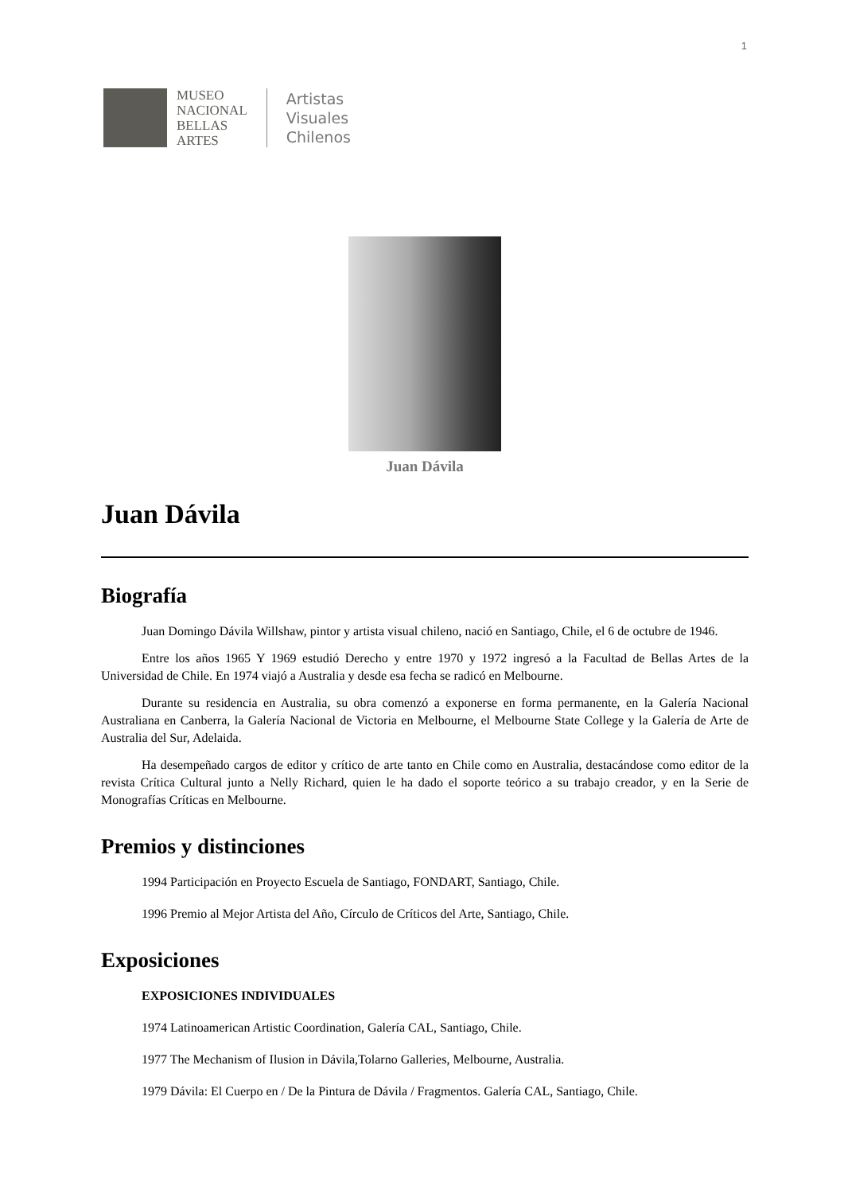1
MUSEO
NACIONAL
BELLAS
ARTES
Artistas
Visuales
Chilenos
Juan Dávila
Juan Dávila
Biografía
Juan Domingo Dávila Willshaw, pintor y artista visual chileno, nació en Santiago, Chile, el 6 de octubre de 1946.
Entre los años 1965 Y 1969 estudió Derecho y entre 1970 y 1972 ingresó a la Facultad de Bellas Artes de la Universidad de Chile. En 1974 viajó a Australia y desde esa fecha se radicó en Melbourne.
Durante su residencia en Australia, su obra comenzó a exponerse en forma permanente, en la Galería Nacional Australiana en Canberra, la Galería Nacional de Victoria en Melbourne, el Melbourne State College y la Galería de Arte de Australia del Sur, Adelaida.
Ha desempeñado cargos de editor y crítico de arte tanto en Chile como en Australia, destacándose como editor de la revista Crítica Cultural junto a Nelly Richard, quien le ha dado el soporte teórico a su trabajo creador, y en la Serie de Monografías Críticas en Melbourne.
Premios y distinciones
1994 Participación en Proyecto Escuela de Santiago, FONDART, Santiago, Chile.
1996 Premio al Mejor Artista del Año, Círculo de Críticos del Arte, Santiago, Chile.
Exposiciones
EXPOSICIONES INDIVIDUALES
1974 Latinoamerican Artistic Coordination, Galería CAL, Santiago, Chile.
1977 The Mechanism of Ilusion in Dávila,Tolarno Galleries, Melbourne, Australia.
1979 Dávila: El Cuerpo en / De la Pintura de Dávila / Fragmentos. Galería CAL, Santiago, Chile.